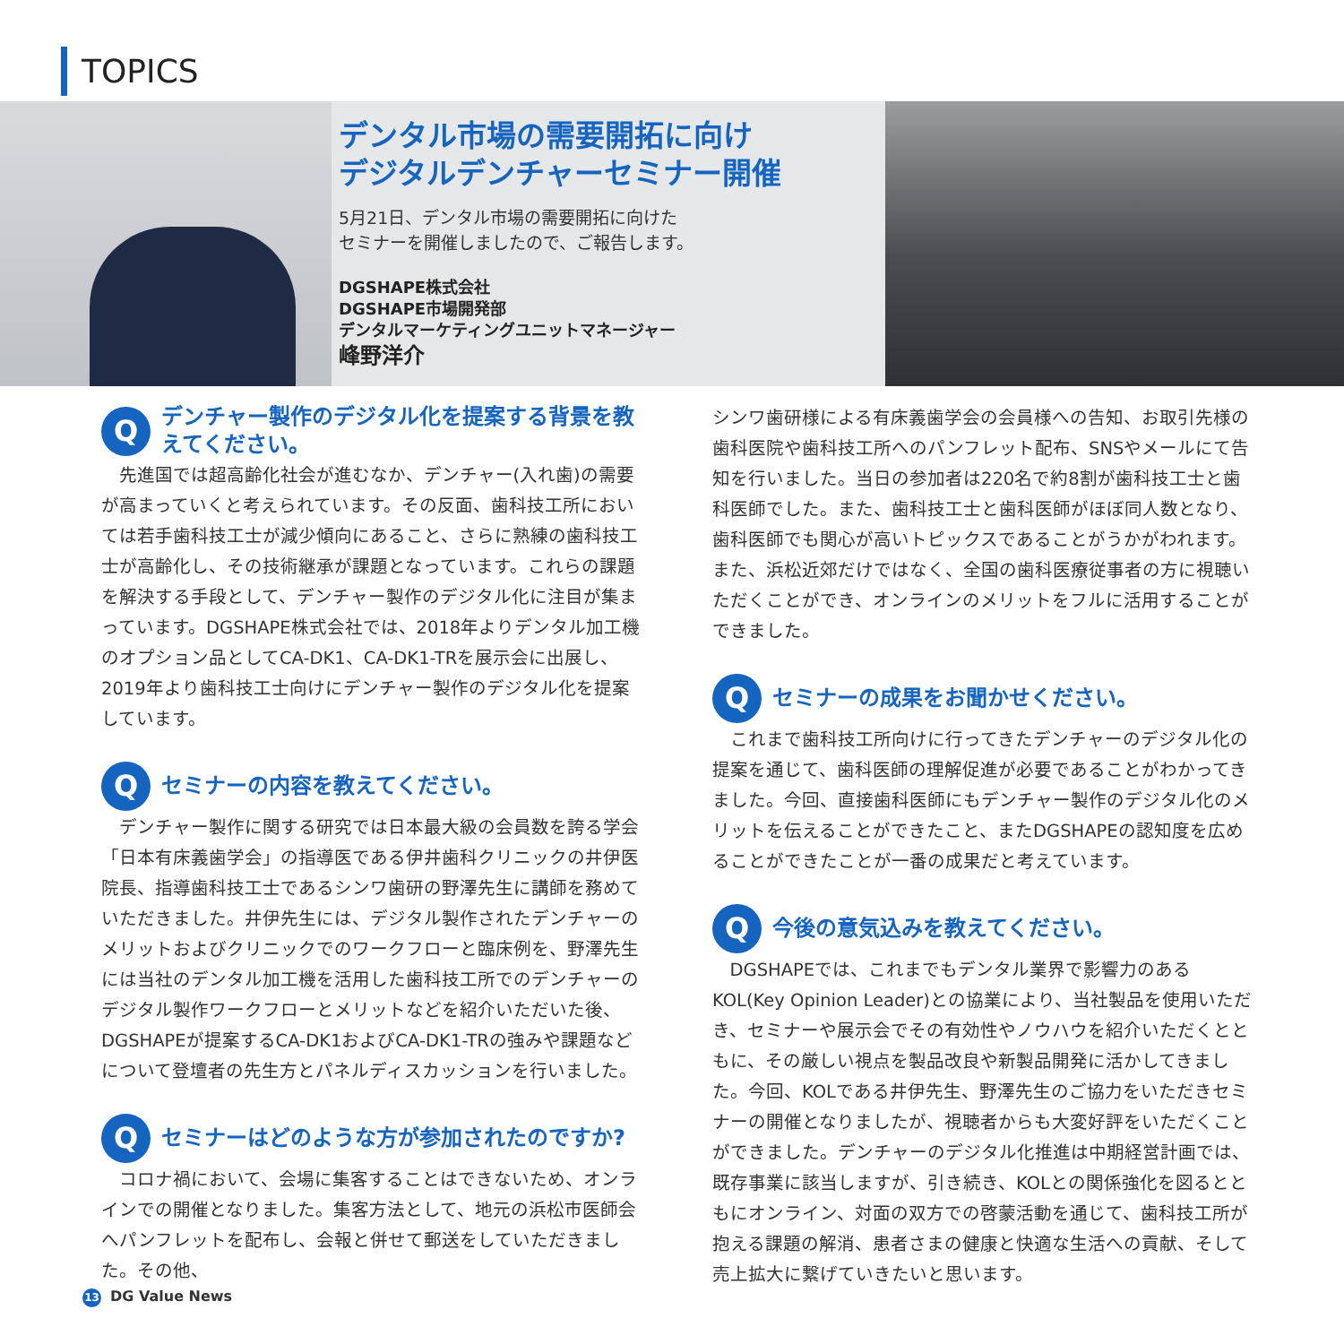TOPICS
デンタル市場の需要開拓に向け
デジタルデンチャーセミナー開催
5月21日、デンタル市場の需要開拓に向けた
セミナーを開催しましたので、ご報告します。
DGSHAPE株式会社
DGSHAPE市場開発部
デンタルマーケティングユニットマネージャー
峰野洋介
Q
デンチャー製作のデジタル化を提案する背景を教えてください。
先進国では超高齢化社会が進むなか、デンチャー(入れ歯)の需要が高まっていくと考えられています。その反面、歯科技工所においては若手歯科技工士が減少傾向にあること、さらに熟練の歯科技工士が高齢化し、その技術継承が課題となっています。これらの課題を解決する手段として、デンチャー製作のデジタル化に注目が集まっています。DGSHAPE株式会社では、2018年よりデンタル加工機のオプション品としてCA-DK1、CA-DK1-TRを展示会に出展し、2019年より歯科技工士向けにデンチャー製作のデジタル化を提案しています。
Q
セミナーの内容を教えてください。
デンチャー製作に関する研究では日本最大級の会員数を誇る学会「日本有床義歯学会」の指導医である伊井歯科クリニックの井伊医院長、指導歯科技工士であるシンワ歯研の野澤先生に講師を務めていただきました。井伊先生には、デジタル製作されたデンチャーのメリットおよびクリニックでのワークフローと臨床例を、野澤先生には当社のデンタル加工機を活用した歯科技工所でのデンチャーのデジタル製作ワークフローとメリットなどを紹介いただいた後、DGSHAPEが提案するCA-DK1およびCA-DK1-TRの強みや課題などについて登壇者の先生方とパネルディスカッションを行いました。
Q
セミナーはどのような方が参加されたのですか?
コロナ禍において、会場に集客することはできないため、オンラインでの開催となりました。集客方法として、地元の浜松市医師会へパンフレットを配布し、会報と併せて郵送をしていただきました。その他、
シンワ歯研様による有床義歯学会の会員様への告知、お取引先様の歯科医院や歯科技工所へのパンフレット配布、SNSやメールにて告知を行いました。当日の参加者は220名で約8割が歯科技工士と歯科医師でした。また、歯科技工士と歯科医師がほぼ同人数となり、歯科医師でも関心が高いトピックスであることがうかがわれます。また、浜松近郊だけではなく、全国の歯科医療従事者の方に視聴いただくことができ、オンラインのメリットをフルに活用することができました。
Q
セミナーの成果をお聞かせください。
これまで歯科技工所向けに行ってきたデンチャーのデジタル化の提案を通じて、歯科医師の理解促進が必要であることがわかってきました。今回、直接歯科医師にもデンチャー製作のデジタル化のメリットを伝えることができたこと、またDGSHAPEの認知度を広めることができたことが一番の成果だと考えています。
Q
今後の意気込みを教えてください。
DGSHAPEでは、これまでもデンタル業界で影響力のあるKOL(Key Opinion Leader)との協業により、当社製品を使用いただき、セミナーや展示会でその有効性やノウハウを紹介いただくとともに、その厳しい視点を製品改良や新製品開発に活かしてきました。今回、KOLである井伊先生、野澤先生のご協力をいただきセミナーの開催となりましたが、視聴者からも大変好評をいただくことができました。デンチャーのデジタル化推進は中期経営計画では、既存事業に該当しますが、引き続き、KOLとの関係強化を図るとともにオンライン、対面の双方での啓蒙活動を通じて、歯科技工所が抱える課題の解消、患者さまの健康と快適な生活への貢献、そして売上拡大に繋げていきたいと思います。
13 DG Value News